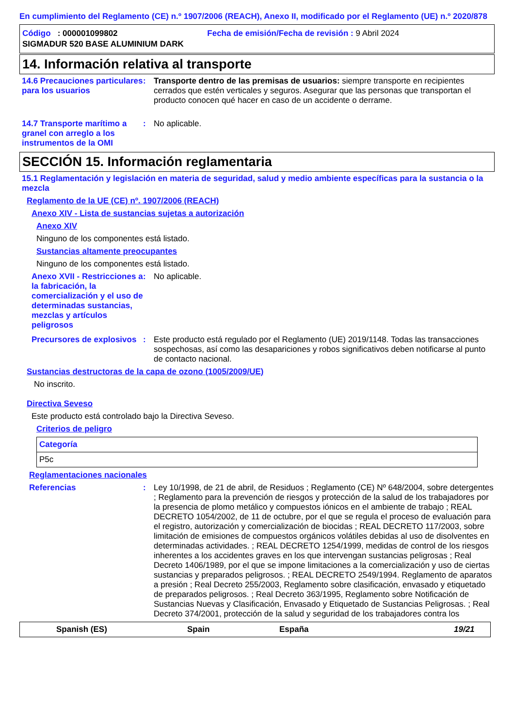En cumplimiento del Reglamento (CE) n.º 1907/2006 (REACH), Anexo II, modificado por el Reglamento (UE) n.º 2020/878
Código : 000001099802 Fecha de emisión/Fecha de revisión : 9 Abril 2024
SIGMADUR 520 BASE ALUMINIUM DARK
14. Información relativa al transporte
14.6 Precauciones particulares para los usuarios
: Transporte dentro de las premisas de usuarios: siempre transporte en recipientes cerrados que estén verticales y seguros. Asegurar que las personas que transportan el producto conocen qué hacer en caso de un accidente o derrame.
14.7 Transporte marítimo a granel con arreglo a los instrumentos de la OMI
: No aplicable.
SECCIÓN 15. Información reglamentaria
15.1 Reglamentación y legislación en materia de seguridad, salud y medio ambiente específicas para la sustancia o la mezcla
Reglamento de la UE (CE) nº. 1907/2006 (REACH)
Anexo XIV - Lista de sustancias sujetas a autorización
Anexo XIV
Ninguno de los componentes está listado.
Sustancias altamente preocupantes
Ninguno de los componentes está listado.
Anexo XVII - Restricciones a la fabricación, la comercialización y el uso de determinadas sustancias, mezclas y artículos peligrosos
: No aplicable.
Precursores de explosivos
: Este producto está regulado por el Reglamento (UE) 2019/1148. Todas las transacciones sospechosas, así como las desapariciones y robos significativos deben notificarse al punto de contacto nacional.
Sustancias destructoras de la capa de ozono (1005/2009/UE)
No inscrito.
Directiva Seveso
Este producto está controlado bajo la Directiva Seveso.
Criterios de peligro
| Categoría |
| P5c |
Reglamentaciones nacionales
Referencias : Ley 10/1998, de 21 de abril, de Residuos ; Reglamento (CE) Nº 648/2004, sobre detergentes ; Reglamento para la prevención de riesgos y protección de la salud de los trabajadores por la presencia de plomo metálico y compuestos iónicos en el ambiente de trabajo ; REAL DECRETO 1054/2002, de 11 de octubre, por el que se regula el proceso de evaluación para el registro, autorización y comercialización de biocidas ; REAL DECRETO 117/2003, sobre limitación de emisiones de compuestos orgánicos volátiles debidas al uso de disolventes en determinadas actividades. ; REAL DECRETO 1254/1999, medidas de control de los riesgos inherentes a los accidentes graves en los que intervengan sustancias peligrosas ; Real Decreto 1406/1989, por el que se impone limitaciones a la comercialización y uso de ciertas sustancias y preparados peligrosos. ; REAL DECRETO 2549/1994. Reglamento de aparatos a presión ; Real Decreto 255/2003, Reglamento sobre clasificación, envasado y etiquetado de preparados peligrosos. ; Real Decreto 363/1995, Reglamento sobre Notificación de Sustancias Nuevas y Clasificación, Envasado y Etiquetado de Sustancias Peligrosas. ; Real Decreto 374/2001, protección de la salud y seguridad de los trabajadores contra los
Spanish (ES) Spain España 19/21